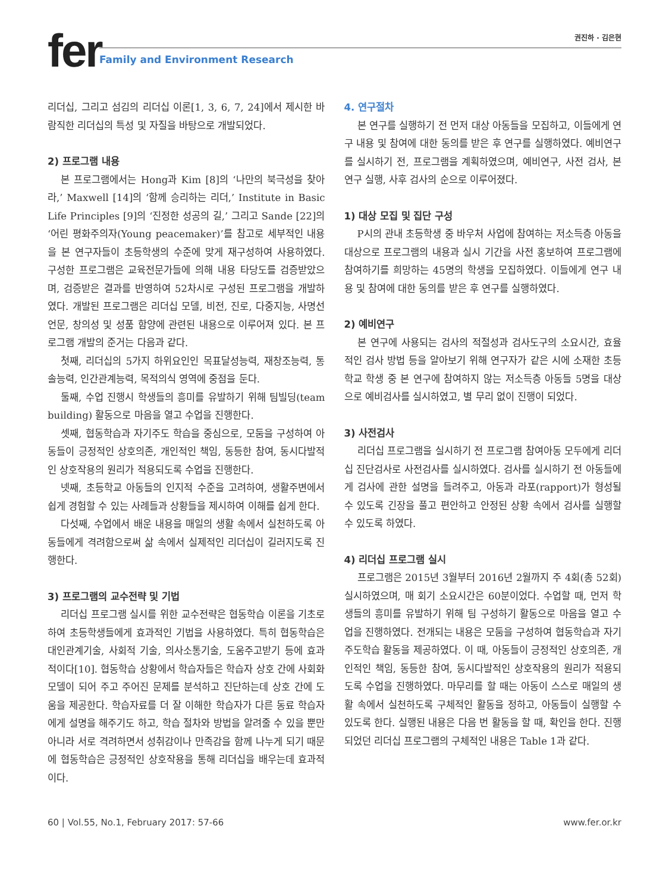fer 권진하 · 김은현
Family and Environment Research
리더십, 그리고 섬김의 리더십 이론[1, 3, 6, 7, 24]에서 제시한 바람직한 리더십의 특성 및 자질을 바탕으로 개발되었다.
2) 프로그램 내용
본 프로그램에서는 Hong과 Kim [8]의 ‘나만의 북극성을 찾아라,’ Maxwell [14]의 ‘함께 승리하는 리더,’ Institute in Basic Life Principles [9]의 ‘진정한 성공의 길,’ 그리고 Sande [22]의 ‘어린 평화주의자(Young peacemaker)’를 참고로 세부적인 내용을 본 연구자들이 초등학생의 수준에 맞게 재구성하여 사용하였다. 구성한 프로그램은 교육전문가들에 의해 내용 타당도를 검증받았으며, 검증받은 결과를 반영하여 52차시로 구성된 프로그램을 개발하였다. 개발된 프로그램은 리더십 모델, 비전, 진로, 다중지능, 사명선언문, 창의성 및 성품 함양에 관련된 내용으로 이루어져 있다. 본 프로그램 개발의 준거는 다음과 같다.
첫째, 리더십의 5가지 하위요인인 목표달성능력, 재창조능력, 통솔능력, 인간관계능력, 목적의식 영역에 중점을 둔다.
둘째, 수업 진행시 학생들의 흥미를 유발하기 위해 팀빌딩(team building) 활동으로 마음을 열고 수업을 진행한다.
셋째, 협동학습과 자기주도 학습을 중심으로, 모둠을 구성하여 아동들이 긍정적인 상호의존, 개인적인 책임, 동등한 참여, 동시다발적인 상호작용의 원리가 적용되도록 수업을 진행한다.
넷째, 초등학교 아동들의 인지적 수준을 고려하여, 생활주변에서 쉽게 경험할 수 있는 사례들과 상황들을 제시하여 이해를 쉽게 한다.
다섯째, 수업에서 배운 내용을 매일의 생활 속에서 실천하도록 아동들에게 격려함으로써 삶 속에서 실제적인 리더십이 길러지도록 진행한다.
3) 프로그램의 교수전략 및 기법
리더십 프로그램 실시를 위한 교수전략은 협동학습 이론을 기초로 하여 초등학생들에게 효과적인 기법을 사용하였다. 특히 협동학습은 대인관계기술, 사회적 기술, 의사소통기술, 도움주고받기 등에 효과적이다[10]. 협동학습 상황에서 학습자들은 학습자 상호 간에 사회화 모델이 되어 주고 주어진 문제를 분석하고 진단하는데 상호 간에 도움을 제공한다. 학습자료를 더 잘 이해한 학습자가 다른 동료 학습자에게 설명을 해주기도 하고, 학습 절차와 방법을 알려줄 수 있을 뿐만 아니라 서로 격려하면서 성취감이나 만족감을 함께 나누게 되기 때문에 협동학습은 긍정적인 상호작용을 통해 리더십을 배우는데 효과적이다.
4. 연구절차
본 연구를 실행하기 전 먼저 대상 아동들을 모집하고, 이들에게 연구 내용 및 참여에 대한 동의를 받은 후 연구를 실행하였다. 예비연구를 실시하기 전, 프로그램을 계획하였으며, 예비연구, 사전 검사, 본 연구 실행, 사후 검사의 순으로 이루어졌다.
1) 대상 모집 및 집단 구성
P시의 관내 초등학생 중 바우처 사업에 참여하는 저소득층 아동을 대상으로 프로그램의 내용과 실시 기간을 사전 홍보하여 프로그램에 참여하기를 희망하는 45명의 학생을 모집하였다. 이들에게 연구 내용 및 참여에 대한 동의를 받은 후 연구를 실행하였다.
2) 예비연구
본 연구에 사용되는 검사의 적절성과 검사도구의 소요시간, 효율적인 검사 방법 등을 알아보기 위해 연구자가 같은 시에 소재한 초등학교 학생 중 본 연구에 참여하지 않는 저소득층 아동들 5명을 대상으로 예비검사를 실시하였고, 별 무리 없이 진행이 되었다.
3) 사전검사
리더십 프로그램을 실시하기 전 프로그램 참여아동 모두에게 리더십 진단검사로 사전검사를 실시하였다. 검사를 실시하기 전 아동들에게 검사에 관한 설명을 들려주고, 아동과 라포(rapport)가 형성될 수 있도록 긴장을 풀고 편안하고 안정된 상황 속에서 검사를 실행할 수 있도록 하였다.
4) 리더십 프로그램 실시
프로그램은 2015년 3월부터 2016년 2월까지 주 4회(총 52회) 실시하였으며, 매 회기 소요시간은 60분이었다. 수업할 때, 먼저 학생들의 흥미를 유발하기 위해 팀 구성하기 활동으로 마음을 열고 수업을 진행하였다. 전개되는 내용은 모둠을 구성하여 협동학습과 자기주도학습 활동을 제공하였다. 이 때, 아동들이 긍정적인 상호의존, 개인적인 책임, 동등한 참여, 동시다발적인 상호작용의 원리가 적용되도록 수업을 진행하였다. 마무리를 할 때는 아동이 스스로 매일의 생활 속에서 실천하도록 구체적인 활동을 정하고, 아동들이 실행할 수 있도록 한다. 실행된 내용은 다음 번 활동을 할 때, 확인을 한다. 진행되었던 리더십 프로그램의 구체적인 내용은 Table 1과 같다.
60 | Vol.55, No.1, February 2017: 57-66 www.fer.or.kr